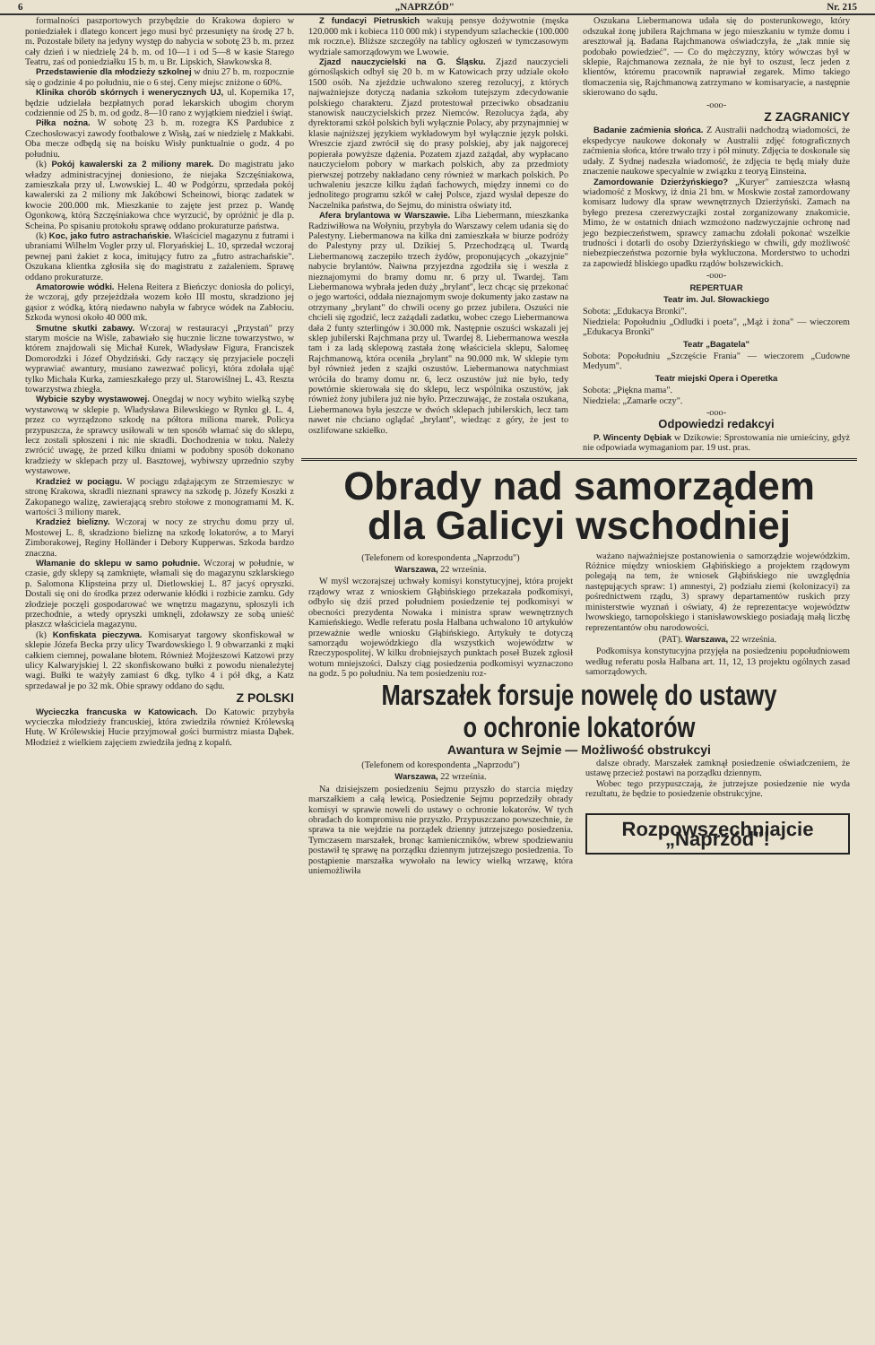6 „NAPRZÓD" Nr. 215
formalności paszportowych przybędzie do Krakowa dopiero w poniedziałek i dlatego koncert jego musi być przesunięty na środę 27 b. m. Pozostałe bilety na jedyny występ do nabycia w sobotę 23 b. m. przez cały dzień i w niedzielę 24 b. m. od 10—1 i od 5—8 w kasie Starego Teatru, zaś od poniedziałku 15 b. m. u Br. Lipskich, Sławkowska 8.
Przedstawienie dla młodzieży szkolnej w dniu 27 b. m. rozpocznie się o godzinie 4 po południu, nie o 6 stej. Ceny miejsc zniżone o 60%.
Klinika chorób skórnych i wenerycznych UJ, ul. Kopernika 17, będzie udzielała bezpłatnych porad lekarskich ubogim chorym codziennie od 25 b. m. od godz. 8—10 rano z wyjątkiem niedziel i świąt.
Piłka nożna. W sobotę 23 b. m. rozegra KS Pardubice z Czechosłowacyi zawody footbalowe z Wisłą, zaś w niedzielę z Makkabi. Oba mecze odbędą się na boisku Wisły punktualnie o godz. 4 po południu.
(k) Pokój kawalerski za 2 miliony marek. Do magistratu jako władzy administracyjnej doniesiono, że niejaka Szczęśniakowa, zamieszkała przy ul. Lwowskiej L. 40 w Podgórzu, sprzedała pokój kawalerski za 2 miliony mk Jakóbowi Scheinowi, biorąc zadatek w kwocie 200.000 mk. Mieszkanie to zajęte jest przez p. Wandę Ogonkową, którą Szczęśniakowa chce wyrzucić, by opróżnić je dla p. Scheina. Po spisaniu protokołu sprawę oddano prokuraturze państwa.
(k) Koc, jako futro astrachańskie. Właściciel magazynu z futrami i ubraniami Wilhelm Vogler przy ul. Floryańskiej L. 10, sprzedał wczoraj pewnej pani żakiet z koca, imitujący futro za „futro astrachańskie". Oszukana klientka zgłosiła się do magistratu z zażaleniem. Sprawę oddano prokuraturze.
Amatorowie wódki. Helena Reitera z Bieńczyc doniosła do policyi, że wczoraj, gdy przejeżdżała wozem koło III mostu, skradziono jej gąsior z wódką, którą niedawno nabyła w fabryce wódek na Zabłociu. Szkoda wynosi około 40 000 mk.
Smutne skutki zabawy. Wczoraj w restauracyi „Przystań" przy starym moście na Wiśle, zabawiało się hucznie liczne towarzystwo, w którem znajdowali się Michał Kurek, Władysław Figura, Franciszek Domorodzki i Józef Obydziński. Gdy raczący się przyjaciele poczęli wyprawiać awantury, musiano zawezwać policyi, która zdołała ująć tylko Michała Kurka, zamieszkałego przy ul. Starowiślnej L. 43. Reszta towarzystwa zbiegła.
Wybicie szyby wystawowej. Onegdaj w nocy wybito wielką szybę wystawową w sklepie p. Władysława Bilewskiego w Rynku gł. L. 4, przez co wyrządzono szkodę na półtora miliona marek. Policya przypuszcza, że sprawcy usiłowali w ten sposób włamać się do sklepu, lecz zostali spłoszeni i nic nie skradli. Dochodzenia w toku. Należy zwrócić uwagę, że przed kilku dniami w podobny sposób dokonano kradzieży w sklepach przy ul. Basztowej, wybiwszy uprzednio szyby wystawowe.
Kradzież w pociągu. W pociągu zdążającym ze Strzemieszyc w stronę Krakowa, skradli nieznani sprawcy na szkodę p. Józefy Koszki z Zakopanego walizę, zawierającą srebro stołowe z monogramami M. K. wartości 3 miliony marek.
Kradzież bielizny. Wczoraj w nocy ze strychu domu przy ul. Mostowej L. 8, skradziono bieliznę na szkodę lokatorów, a to Maryi Zimborakowej, Reginy Holländer i Debory Kupperwas. Szkoda bardzo znaczna.
Włamanie do sklepu w samo południe. Wczoraj w południe, w czasie, gdy sklepy są zamknięte, włamali się do magazynu szklarskiego p. Salomona Klipsteina przy ul. Dietlowskiej L. 87 jacyś opryszki. Dostali się oni do środka przez oderwanie kłódki i rozbicie zamku. Gdy złodzieje poczęli gospodarować we wnętrzu magazynu, spłoszyli ich przechodnie, a wtedy opryszki umknęli, zdoławszy ze sobą unieść płaszcz właściciela magazynu.
(k) Konfiskata pieczywa. Komisaryat targowy skonfiskował w sklepie Józefa Becka przy ulicy Twardowskiego l. 9 obwarzanki z mąki całkiem ciemnej, powalane błotem. Również Mojżeszowi Katzowi przy ulicy Kalwaryjskiej l. 22 skonfiskowano bułki z powodu nienależytej wagi. Bułki te ważyły zamiast 6 dkg. tylko 4 i pół dkg, a Katz sprzedawał je po 32 mk. Obie sprawy oddano do sądu.
Z POLSKI
Wycieczka francuska w Katowicach. Do Katowic przybyła wycieczka młodzieży francuskiej, która zwiedziła również Królewską Hutę. W Królewskiej Hucie przyjmował gości burmistrz miasta Dąbek. Młodzież z wielkiem zajęciem zwiedziła jedną z kopalń.
Z fundacyi Pietruskich wakują pensye dożywotnie (męska 120.000 mk i kobieca 110 000 mk) i stypendyum szlacheckie (100.000 mk roczn.e). Bliższe szczegóły na tablicy ogłoszeń w tymczasowym wydziale samorządowym we Lwowie.
Zjazd nauczycielski na G. Śląsku. Zjazd nauczycieli górnośląskich odbył się 20 b. m w Katowicach przy udziale około 1500 osób. Na zjeździe uchwalono szereg rezolucyj, z których najważniejsze dotyczą nadania szkołom tutejszym zdecydowanie polskiego charakteru. Zjazd protestował przeciwko obsadzaniu stanowisk nauczycielskich przez Niemców. Rezolucya żąda, aby dyrektorami szkół polskich byli wyłącznie Polacy, aby przynajmniej w klasie najniższej językiem wykładowym był wyłącznie język polski. Wreszcie zjazd zwrócił się do prasy polskiej, aby jak najgorecej popierała powyższe dążenia. Pozatem zjazd zażądał, aby wypłacano nauczycielom pobory w markach polskich, aby za przedmioty pierwszej potrzeby nakładano ceny również w markach polskich. Po uchwaleniu jeszcze kilku żądań fachowych, między innemi co do jednolitego programu szkół w całej Polsce, zjazd wysłał depesze do Naczelnika państwa, do Sejmu, do ministra oświaty itd.
Afera brylantowa w Warszawie. Liba Liebermann, mieszkanka Radziwiłłowa na Wołyniu, przybyła do Warszawy celem udania się do Palestyny. Liebermanowa na kilka dni zamieszkała w biurze podróży do Palestyny przy ul. Dzikiej 5. Przechodzącą ul. Twardą Liebermanową zaczepiło trzech żydów, proponujących „okazyjnie" nabycie brylantów. Naiwna przyjezdna zgodziła się i weszła z nieznajomymi do bramy domu nr. 6 przy ul. Twardej. Tam Liebermanowa wybrała jeden duży „brylant", lecz chcąc się przekonać o jego wartości, oddała nieznajomym swoje dokumenty jako zastaw na otrzymany „brylant" do chwili oceny go przez jubilera. Oszuści nie chcieli się zgodzić, lecz zażądali zadatku, wobec czego Liebermanowa dała 2 funty szterlingów i 30.000 mk. Następnie oszuści wskazali jej sklep jubilerski Rajchmana przy ul. Twardej 8. Liebermanowa weszła tam i za ladą sklepową zastała żonę właściciela sklepu, Salomeę Rajchmanową, która oceniła „brylant" na 90.000 mk. W sklepie tym był również jeden z szajki oszustów. Liebermanowa natychmiast wróciła do bramy domu nr. 6, lecz oszustów już nie było, tedy powtórnie skierowała się do sklepu, lecz wspólnika oszustów, jak również żony jubilera już nie było. Przeczuwając, że została oszukana, Liebermanowa była jeszcze w dwóch sklepach jubilerskich, lecz tam nawet nie chciano oglądać „brylant", wiedząc z góry, że jest to oszlifowane szkiełko.
Oszukana Liebermanowa udała się do posterunkowego, który odszukał żonę jubilera Rajchmana w jego mieszkaniu w tymże domu i aresztował ją. Badana Rajchmanowa oświadczyła, że „tak mnie się podobało powiedzieć". — Co do mężczyzny, który wówczas był w sklepie, Rajchmanowa zeznała, że nie był to oszust, lecz jeden z klientów, któremu pracownik naprawiał zegarek. Mimo takiego tłomaczenia się, Rajchmanową zatrzymano w komisaryacie, a następnie skierowano do sądu.
-ooo-
Z ZAGRANICY
Badanie zaćmienia słońca. Z Australii nadchodzą wiadomości, że ekspedycye naukowe dokonały w Australii zdjęć fotograficznych zaćmienia słońca, które trwało trzy i pół minuty. Zdjęcia te doskonale się udały. Z Sydnej nadeszła wiadomość, że zdjęcia te będą miały duże znaczenie naukowe specyalnie w związku z teoryą Einsteina.
Zamordowanie Dzierżyńskiego? „Kuryer" zamieszcza własną wiadomość z Moskwy, iż dnia 21 bm. w Moskwie został zamordowany komisarz ludowy dla spraw wewnętrznych Dzierżyński. Zamach na byłego prezesa czerezwyczajki został zorganizowany znakomicie. Mimo, że w ostatnich dniach wzmożono nadzwyczajnie ochronę nad jego bezpieczeństwem, sprawcy zamachu zdołali pokonać wszelkie trudności i dotarli do osoby Dzierżyńskiego w chwili, gdy możliwość niebezpieczeństwa pozornie była wykluczona. Morderstwo to uchodzi za zapowiedź bliskiego upadku rządów bolszewickich.
-ooo-
REPERTUAR
Teatr im. Jul. Słowackiego
Sobota: „Edukacya Bronki".
Niedziela: Popołudniu „Odludki i poeta", „Mąż i żona" — wieczorem „Edukacya Bronki"
Teatr „Bagatela"
Sobota: Popołudniu „Szczęście Frania" — wieczorem „Cudowne Medyum".
Teatr miejski Opera i Operetka
Sobota: „Piękna mama".
Niedziela: „Zamarłe oczy".
-ooo-
Odpowiedzi redakcyi
P. Wincenty Dębiak w Dzikowie: Sprostowania nie umieściny, gdyż nie odpowiada wymaganiom par. 19 ust. pras.
Obrady nad samorządem
dla Galicyi wschodniej
(Telefonem od korespondenta „Naprzodu")
Warszawa, 22 września.
W myśl wczorajszej uchwały komisyi konstytucyjnej, która projekt rządowy wraz z wnioskiem Głąbińskiego przekazała podkomisyi, odbyło się dziś przed południem posiedzenie tej podkomisyi w obecności prezydenta Nowaka i ministra spraw wewnętrznych Kamieńskiego. Wedle referatu posła Halbana uchwalono 10 artykułów przeważnie wedle wniosku Głąbińskiego. Artykuły te dotyczą samorządu wojewódzkiego dla wszystkich województw w Rzeczypospolitej. W kilku drobniejszych punktach poseł Buzek zgłosił wotum mniejszości. Dalszy ciąg posiedzenia podkomisyi wyznaczono na godz. 5 po południu. Na tem posiedzeniu roz-
ważano najważniejsze postanowienia o samorządzie wojewódzkim. Różnice między wnioskiem Głąbińskiego a projektem rządowym polegają na tem, że wniosek Głąbińskiego nie uwzględnia następujących spraw: 1) amnestyi, 2) podziału ziemi (kolonizacyi) za pośrednictwem rządu, 3) sprawy departamentów ruskich przy ministerstwie wyznań i oświaty, 4) że reprezentacye województw lwowskiego, tarnopolskiego i stanisławowskiego posiadają małą liczbę reprezentantów obu narodowości.
(PAT). Warszawa, 22 września.
Podkomisya konstytucyjna przyjęła na posiedzeniu popołudniowem według referatu posła Halbana art. 11, 12, 13 projektu ogólnych zasad samorządowych.
Marszałek forsuje nowelę do ustawy
o ochronie lokatorów
Awantura w Sejmie — Możliwość obstrukcyi
(Telefonem od korespondenta „Naprzodu")
Warszawa, 22 września.
Na dzisiejszem posiedzeniu Sejmu przyszło do starcia między marszałkiem a całą lewicą. Posiedzenie Sejmu poprzedziły obrady komisyi w sprawie noweli do ustawy o ochronie lokatorów. W tych obradach do kompromisu nie przyszło. Przypuszczano powszechnie, że sprawa ta nie wejdzie na porządek dzienny jutrzejszego posiedzenia. Tymczasem marszałek, bronąc kamieniczników, wbrew spodziewaniu postawił tę sprawę na porządku dziennym jutrzejszego posiedzenia. To postąpienie marszałka wywołało na lewicy wielką wrzawę, która uniemożliwiła
dalsze obrady. Marszałek zamknął posiedzenie oświadczeniem, że ustawę przecież postawi na porządku dziennym.
Wobec tego przypuszczają, że jutrzejsze posiedzenie nie wyda rezultatu, że będzie to posiedzenie obstrukcyjne.
Rozpowszechniajcie „Naprzód"!